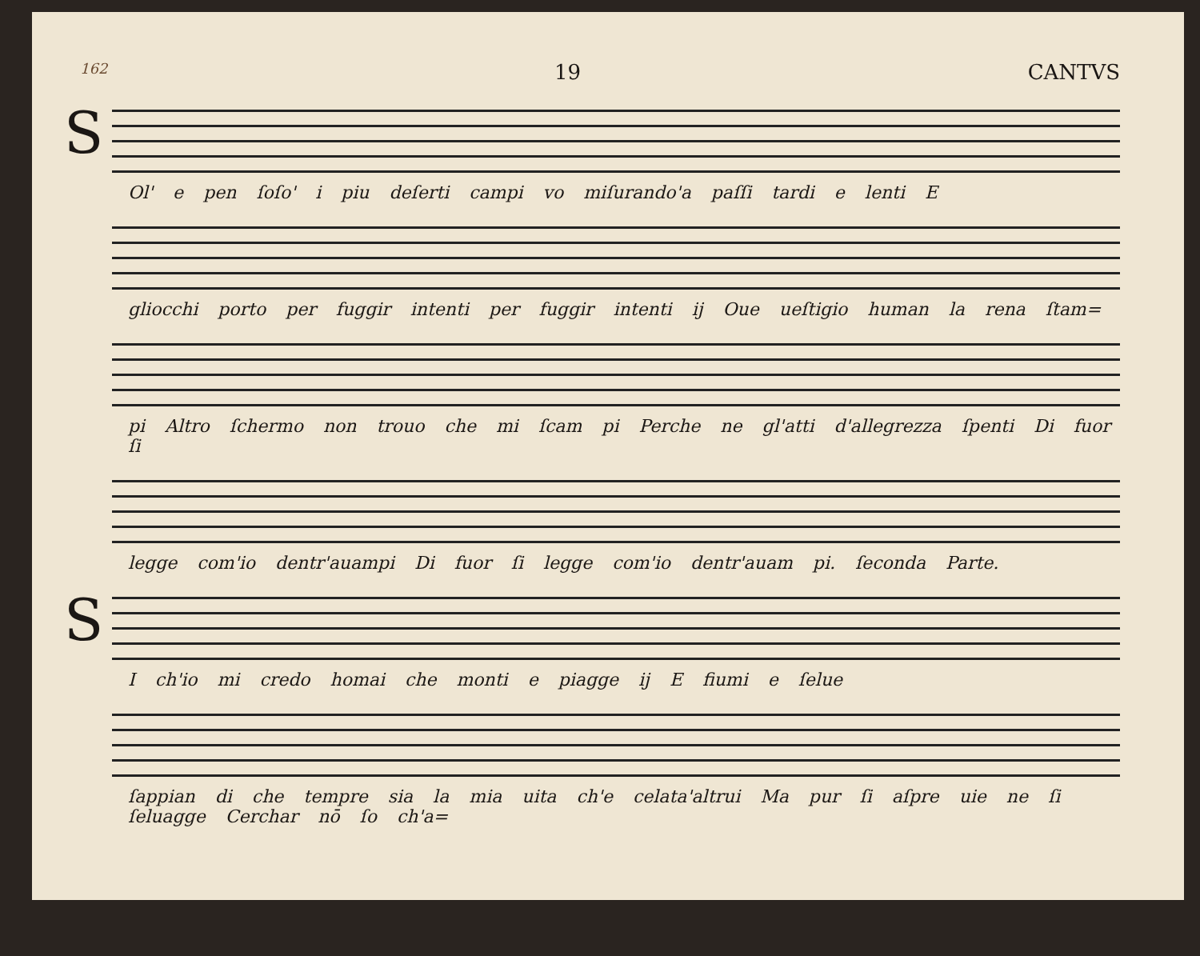162 19 CANTVS
S
Ol' e pen ſoſo' i piu deſerti campi vo miſurando'a paſſi tardi e lenti E
gliocchi porto per fuggir intenti per fuggir intenti ij Oue ueſtigio human la rena ſtam=
pi Altro ſchermo non trouo che mi ſcam pi Perche ne gl'atti d'allegrezza ſpenti Di fuor ſi
legge com'io dentr'auampi Di fuor ſi legge com'io dentr'auam pi. ſeconda Parte.
S
I ch'io mi credo homai che monti e piagge ij E fiumi e ſelue
ſappian di che tempre sia la mia uita ch'e celata'altrui Ma pur ſi aſpre uie ne ſi ſeluagge Cerchar nō ſo ch'a=